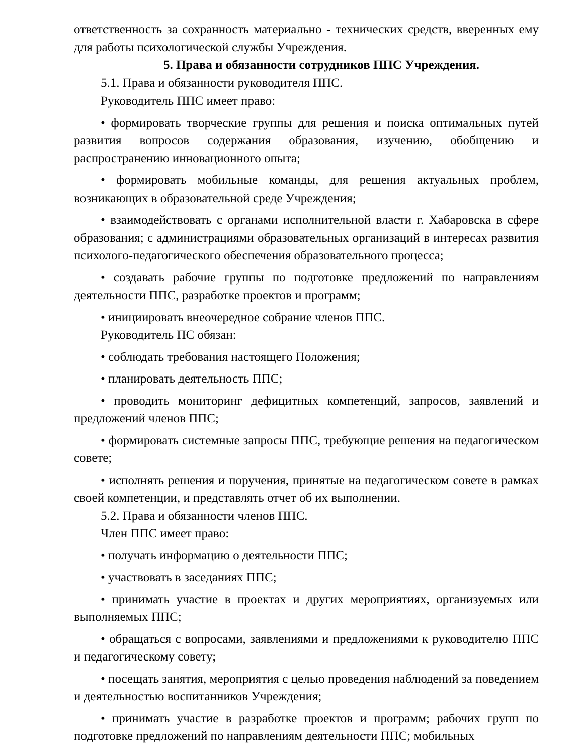ответственность за сохранность материально - технических средств, вверенных ему для работы психологической службы Учреждения.
5. Права и обязанности сотрудников ППС Учреждения.
5.1. Права и обязанности руководителя ППС.
Руководитель ППС имеет право:
• формировать творческие группы для решения и поиска оптимальных путей развития вопросов содержания образования, изучению, обобщению и распространению инновационного опыта;
• формировать мобильные команды, для решения актуальных проблем, возникающих в образовательной среде Учреждения;
• взаимодействовать с органами исполнительной власти г. Хабаровска в сфере образования; с администрациями образовательных организаций в интересах развития психолого-педагогического обеспечения образовательного процесса;
• создавать рабочие группы по подготовке предложений по направлениям деятельности ППС, разработке проектов и программ;
• инициировать внеочередное собрание членов ППС.
Руководитель ПС обязан:
• соблюдать требования настоящего Положения;
• планировать деятельность ППС;
• проводить мониторинг дефицитных компетенций, запросов, заявлений и предложений членов ППС;
• формировать системные запросы ППС, требующие решения на педагогическом совете;
• исполнять решения и поручения, принятые на педагогическом совете в рамках своей компетенции, и представлять отчет об их выполнении.
5.2. Права и обязанности членов ППС.
Член ППС имеет право:
• получать информацию о деятельности ППС;
• участвовать в заседаниях ППС;
• принимать участие в проектах и других мероприятиях, организуемых или выполняемых ППС;
• обращаться с вопросами, заявлениями и предложениями к руководителю ППС и педагогическому совету;
• посещать занятия, мероприятия с целью проведения наблюдений за поведением и деятельностью воспитанников Учреждения;
• принимать участие в разработке проектов и программ; рабочих групп по подготовке предложений по направлениям деятельности ППС; мобильных